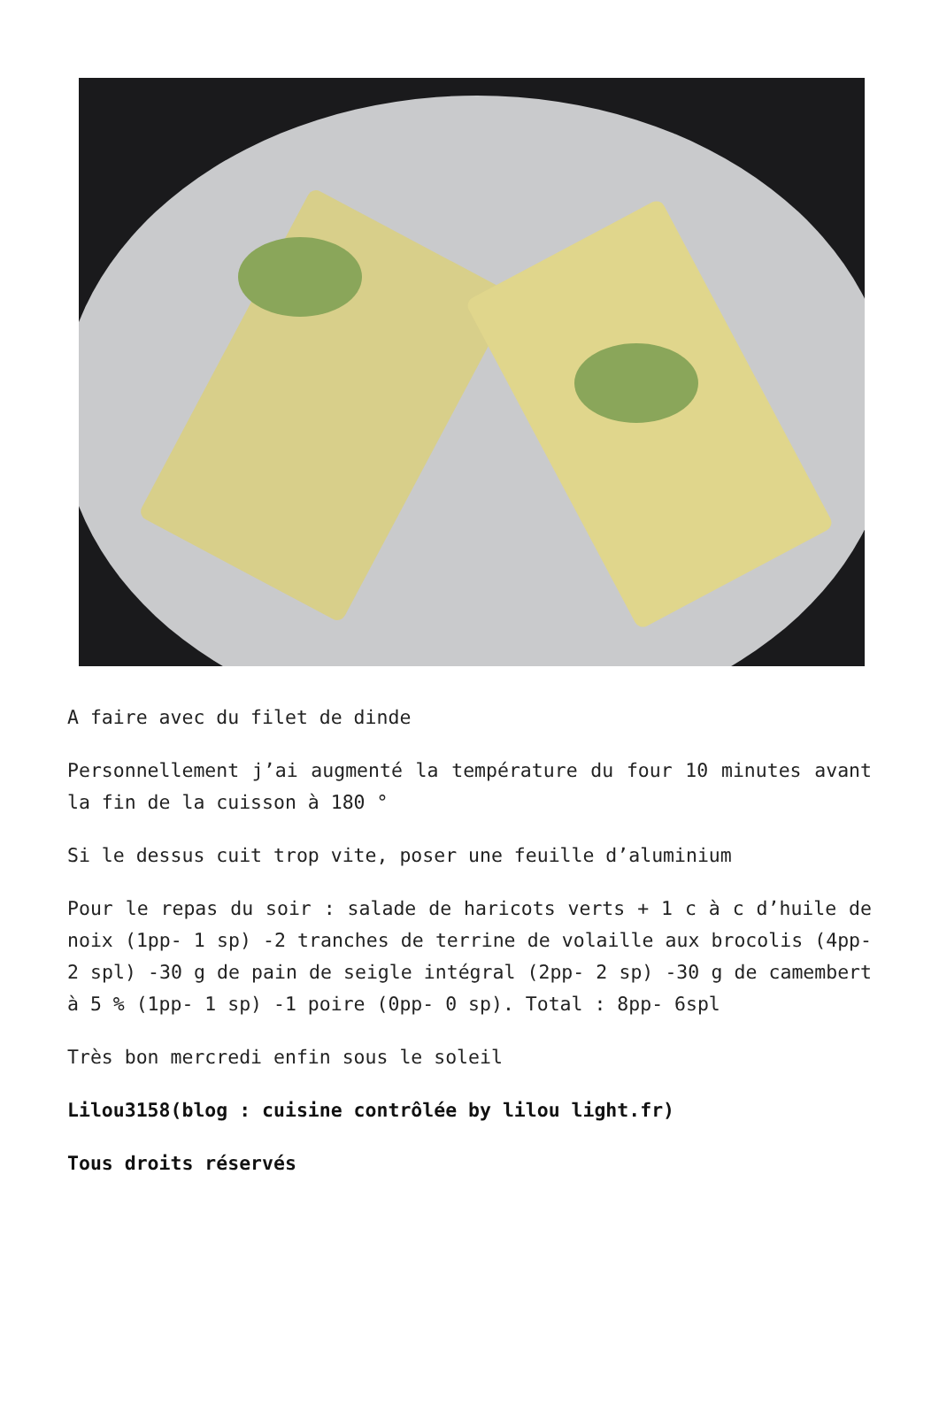A faire avec du filet de dinde
Personnellement j’ai augmenté la température du four 10 minutes avant la fin de la cuisson à 180 °
Si le dessus cuit trop vite, poser une feuille d’aluminium
Pour le repas du soir : salade de haricots verts + 1 c à c d’huile de noix (1pp- 1 sp) -2 tranches de terrine de volaille aux brocolis (4pp- 2 spl) -30 g de pain de seigle intégral (2pp- 2 sp) -30 g de camembert à 5 % (1pp- 1 sp) -1 poire (0pp- 0 sp). Total : 8pp- 6spl
Très bon mercredi enfin sous le soleil
Lilou3158(blog : cuisine contrôlée by lilou light.fr)
Tous droits réservés